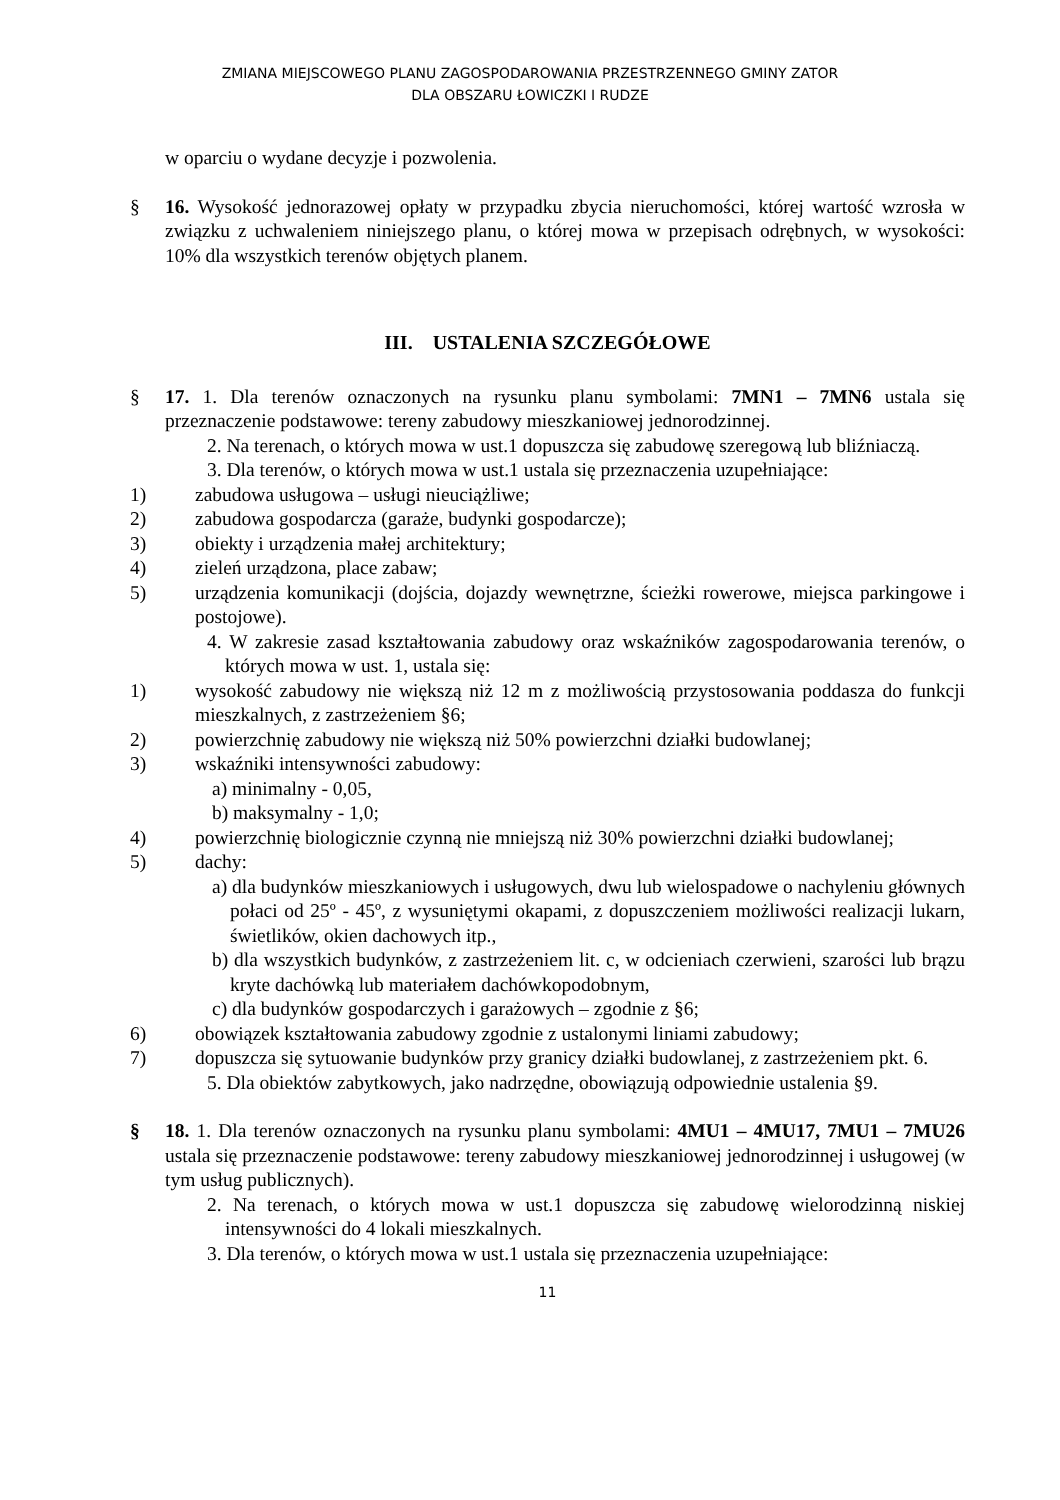ZMIANA MIEJSCOWEGO PLANU ZAGOSPODAROWANIA PRZESTRZENNEGO GMINY ZATOR
DLA OBSZARU ŁOWICZKI I RUDZE
w oparciu o wydane decyzje i pozwolenia.
§ 16. Wysokość jednorazowej opłaty w przypadku zbycia nieruchomości, której wartość wzrosła w związku z uchwaleniem niniejszego planu, o której mowa w przepisach odrębnych, w wysokości: 10% dla wszystkich terenów objętych planem.
III. USTALENIA SZCZEGÓŁOWE
§ 17. 1. Dla terenów oznaczonych na rysunku planu symbolami: 7MN1 – 7MN6 ustala się przeznaczenie podstawowe: tereny zabudowy mieszkaniowej jednorodzinnej.
2. Na terenach, o których mowa w ust.1 dopuszcza się zabudowę szeregową lub bliźniaczą.
3. Dla terenów, o których mowa w ust.1 ustala się przeznaczenia uzupełniające:
1) zabudowa usługowa – usługi nieuciążliwe;
2) zabudowa gospodarcza (garaże, budynki gospodarcze);
3) obiekty i urządzenia małej architektury;
4) zieleń urządzona, place zabaw;
5) urządzenia komunikacji (dojścia, dojazdy wewnętrzne, ścieżki rowerowe, miejsca parkingowe i postojowe).
4. W zakresie zasad kształtowania zabudowy oraz wskaźników zagospodarowania terenów, o których mowa w ust. 1, ustala się:
1) wysokość zabudowy nie większą niż 12 m z możliwością przystosowania poddasza do funkcji mieszkalnych, z zastrzeżeniem §6;
2) powierzchnię zabudowy nie większą niż 50% powierzchni działki budowlanej;
3) wskaźniki intensywności zabudowy:
a) minimalny - 0,05,
b) maksymalny - 1,0;
4) powierzchnię biologicznie czynną nie mniejszą niż 30% powierzchni działki budowlanej;
5) dachy:
a) dla budynków mieszkaniowych i usługowych, dwu lub wielospadowe o nachyleniu głównych połaci od 25º - 45º, z wysuniętymi okapami, z dopuszczeniem możliwości realizacji lukarn, świetlików, okien dachowych itp.,
b) dla wszystkich budynków, z zastrzeżeniem lit. c, w odcieniach czerwieni, szarości lub brązu kryte dachówką lub materiałem dachówkopodobnym,
c) dla budynków gospodarczych i garażowych – zgodnie z §6;
6) obowiązek kształtowania zabudowy zgodnie z ustalonymi liniami zabudowy;
7) dopuszcza się sytuowanie budynków przy granicy działki budowlanej, z zastrzeżeniem pkt. 6.
5. Dla obiektów zabytkowych, jako nadrzędne, obowiązują odpowiednie ustalenia §9.
§ 18. 1. Dla terenów oznaczonych na rysunku planu symbolami: 4MU1 – 4MU17, 7MU1 – 7MU26 ustala się przeznaczenie podstawowe: tereny zabudowy mieszkaniowej jednorodzinnej i usługowej (w tym usług publicznych).
2. Na terenach, o których mowa w ust.1 dopuszcza się zabudowę wielorodzinną niskiej intensywności do 4 lokali mieszkalnych.
3. Dla terenów, o których mowa w ust.1 ustala się przeznaczenia uzupełniające:
11